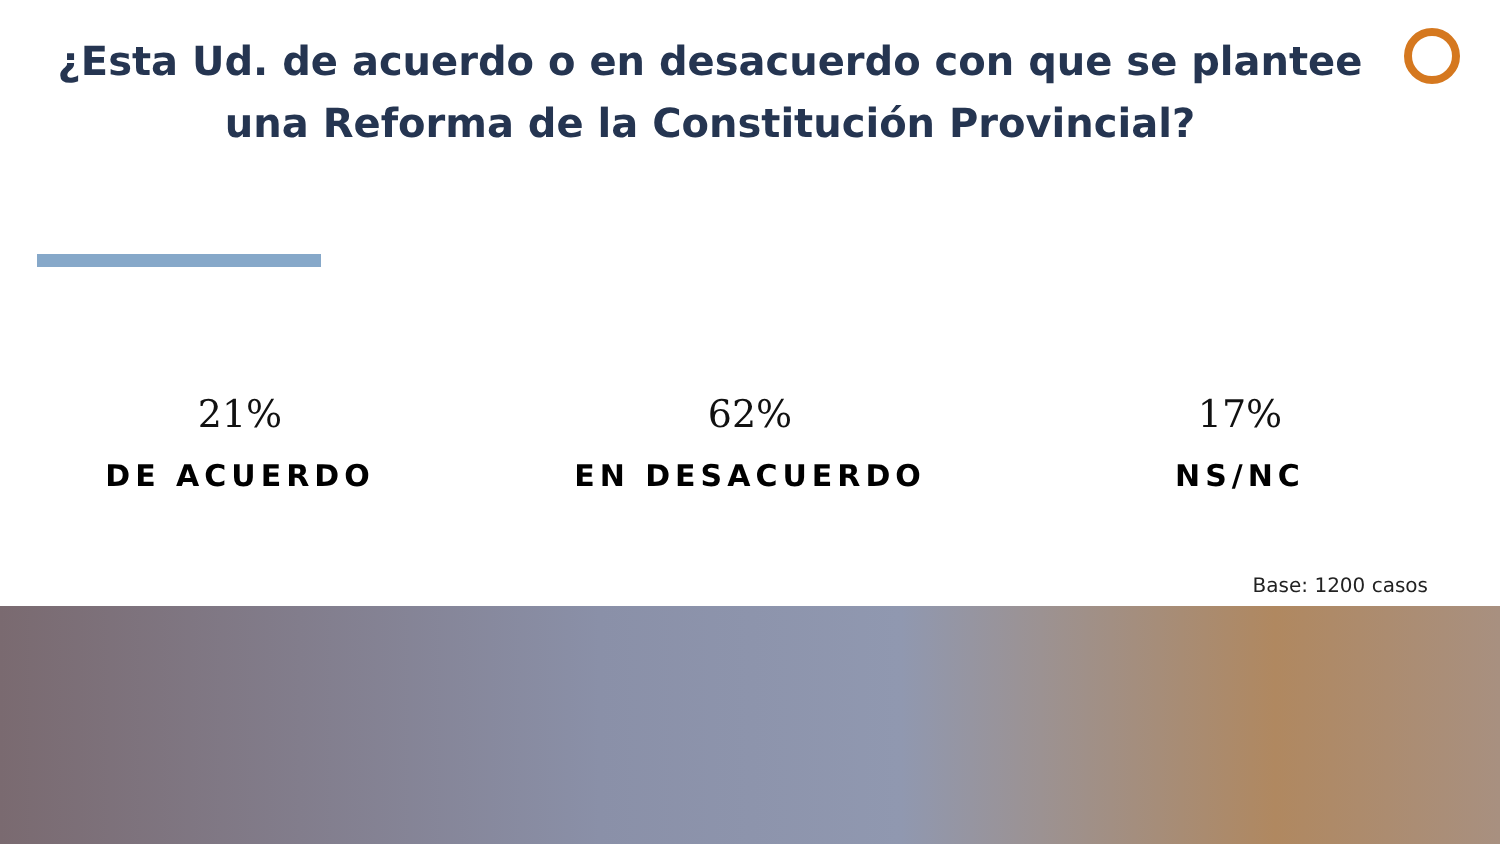¿Esta Ud. de acuerdo o en desacuerdo con que se plantee una Reforma de la Constitución Provincial?
21%
DE ACUERDO
62%
EN DESACUERDO
17%
NS/NC
Base: 1200 casos